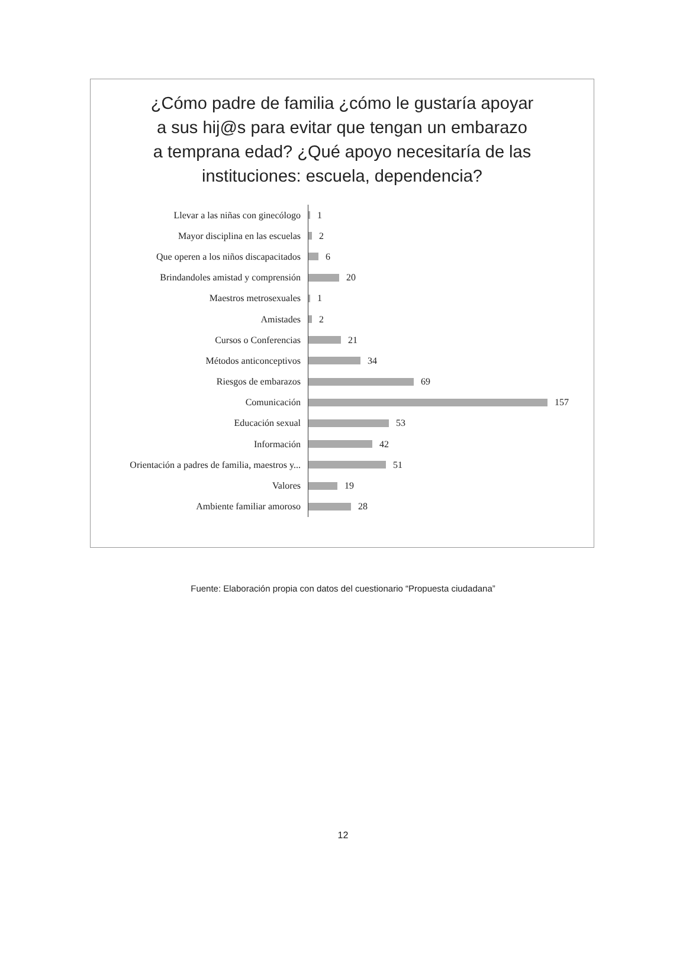¿Cómo padre de familia ¿cómo le gustaría apoyar a sus hij@s para evitar que tengan un embarazo a temprana edad? ¿Qué apoyo necesitaría de las instituciones: escuela, dependencia?
Llevar a las niñas con ginecólogo
1
Mayor disciplina en las escuelas
2
Que operen a los niños discapacitados
6
Brindandoles amistad y comprensión
20
Maestros metrosexuales
1
Amistades
2
Cursos o Conferencias
21
Métodos anticonceptivos
34
Riesgos de embarazos
69
Comunicación
157
Educación sexual
53
Información
42
Orientación a padres de familia, maestros y...
51
Valores
19
Ambiente familiar amoroso
28
Fuente: Elaboración propia con datos del cuestionario “Propuesta ciudadana”
12